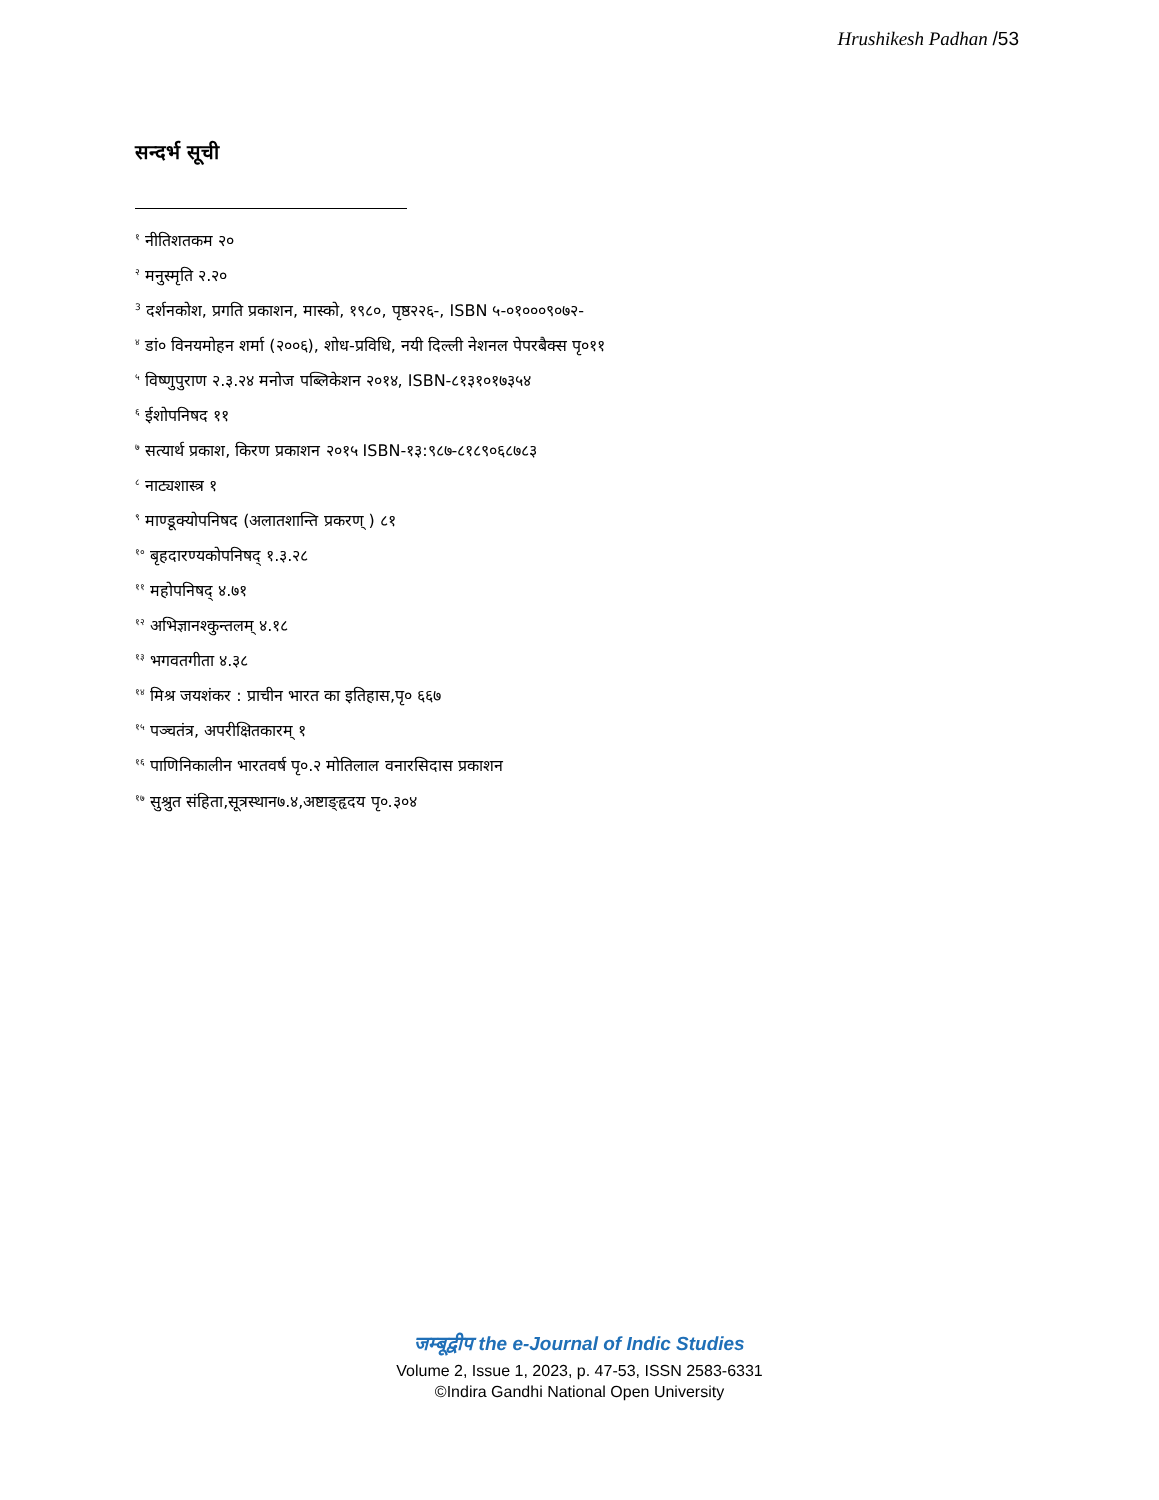Hrushikesh Padhan /53
सन्दर्भ सूची
<sup>१</sup> नीतिशतकम २०
<sup>२</sup> मनुस्मृति २.२०
<sup>3</sup> दर्शनकोश, प्रगति प्रकाशन, मास्को, १९८०, पृष्ठ२२६-, ISBN ५-०१०००९०७२-
<sup>४</sup> डां० विनयमोहन शर्मा (२००६), शोध-प्रविधि, नयी दिल्ली नेशनल पेपरबैक्स पृ०११
<sup>५</sup> विष्णुपुराण २.३.२४ मनोज पब्लिकेशन २०१४, ISBN-८१३१०१७३५४
<sup>६</sup> ईशोपनिषद ११
<sup>७</sup> सत्यार्थ प्रकाश, किरण प्रकाशन २०१५ ISBN-१३:९८७-८१८९०६८७८३
<sup>८</sup> नाट्यशास्त्र १
<sup>९</sup> माण्डूक्योपनिषद (अलातशान्ति प्रकरण् ) ८१
<sup>१०</sup> बृहदारण्यकोपनिषद् १.३.२८
<sup>११</sup> महोपनिषद् ४.७१
<sup>१२</sup> अभिज्ञानश्कुन्तलम् ४.१८
<sup>१३</sup> भगवतगीता ४.३८
<sup>१४</sup> मिश्र जयशंकर : प्राचीन भारत का इतिहास,पृ० ६६७
<sup>१५</sup> पञ्चतंत्र, अपरीक्षितकारम् १
<sup>१६</sup> पाणिनिकालीन भारतवर्ष पृ०.२ मोतिलाल वनारसिदास प्रकाशन
<sup>१७</sup> सुश्रुत संहिता,सूत्रस्थान७.४,अष्टाङ्हृदय पृ०.३०४
जम्बूद्वीप the e-Journal of Indic Studies
Volume 2, Issue 1, 2023, p. 47-53, ISSN 2583-6331
©Indira Gandhi National Open University